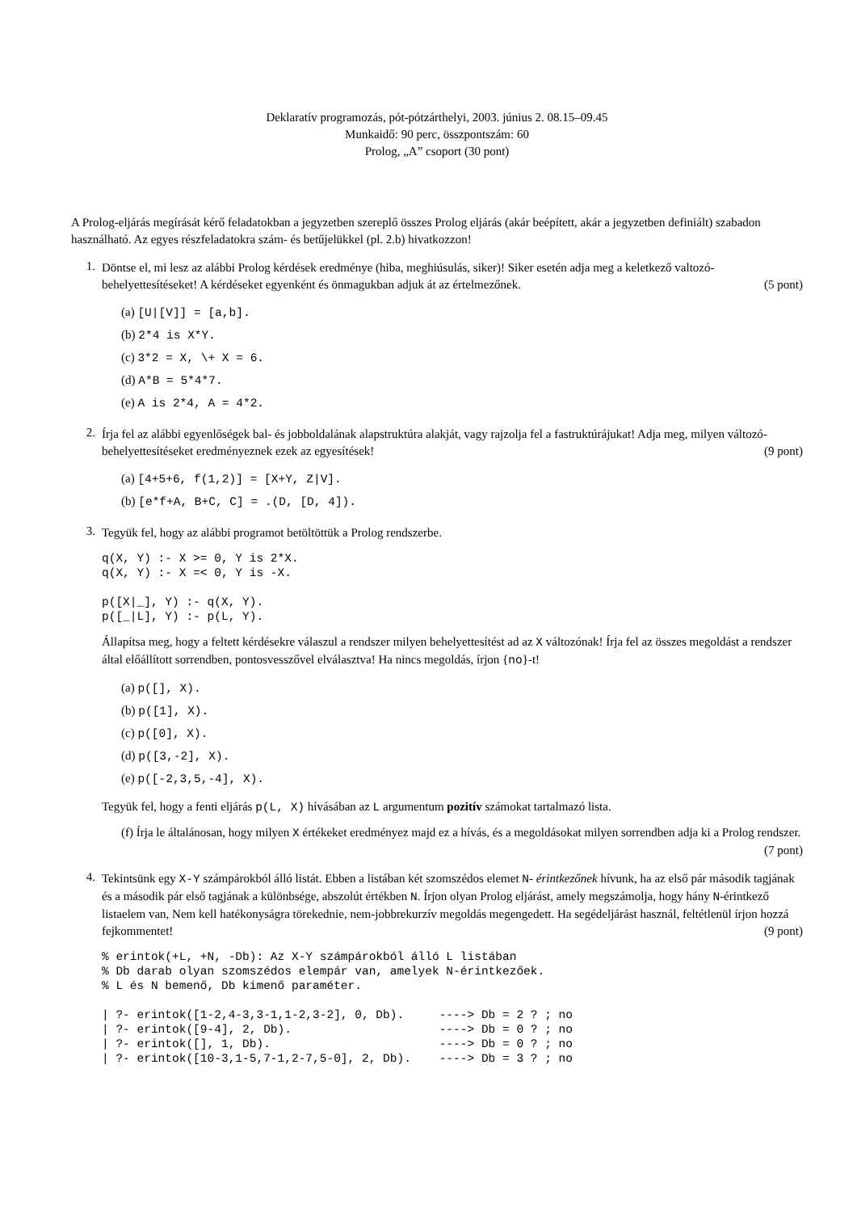Deklaratív programozás, pót-pótzárthelyi, 2003. június 2. 08.15–09.45
Munkaidő: 90 perc, összpontszám: 60
Prolog, „A” csoport (30 pont)
A Prolog-eljárás megírását kérő feladatokban a jegyzetben szereplő összes Prolog eljárás (akár beépített, akár a jegyzetben definiált) szabadon használható. Az egyes részfeladatokra szám- és betűjelükkel (pl. 2.b) hivatkozzon!
1.
Döntse el, mi lesz az alábbi Prolog kérdések eredménye (hiba, meghiúsulás, siker)! Siker esetén adja meg a keletkező valtozó-behelyettesítéseket! A kérdéseket egyenként és önmagukban adjuk át az értelmezőnek. (5 pont)
(a) [U|[V]] = [a,b].
(b) 2*4 is X*Y.
(c) 3*2 = X, \+ X = 6.
(d) A*B = 5*4*7.
(e) A is 2*4, A = 4*2.
2.
Írja fel az alábbi egyenlőségek bal- és jobboldalának alapstruktúra alakját, vagy rajzolja fel a fastruktúrájukat! Adja meg, milyen változó-behelyettesítéseket eredményeznek ezek az egyesítések! (9 pont)
(a) [4+5+6, f(1,2)] = [X+Y, Z|V].
(b) [e*f+A, B+C, C] = .(D, [D, 4]).
3.
Tegyük fel, hogy az alábbi programot betöltöttük a Prolog rendszerbe.
q(X, Y) :- X >= 0, Y is 2*X.
q(X, Y) :- X =< 0, Y is -X.

p([X|_], Y) :- q(X, Y).
p([_|L], Y) :- p(L, Y).
Állapítsa meg, hogy a feltett kérdésekre válaszul a rendszer milyen behelyettesítést ad az X változónak! Írja fel az összes megoldást a rendszer által előállított sorrendben, pontosvesszővel elválasztva! Ha nincs megoldás, írjon {no}-t!
(a) p([], X).
(b) p([1], X).
(c) p([0], X).
(d) p([3,-2], X).
(e) p([-2,3,5,-4], X).
Tegyük fel, hogy a fenti eljárás p(L, X) hívásában az L argumentum pozitív számokat tartalmazó lista.
(f) Írja le általánosan, hogy milyen X értékeket eredményez majd ez a hívás, és a megoldásokat milyen sorrendben adja ki a Prolog rendszer. (7 pont)
4.
Tekintsünk egy X-Y számpárokból álló listát. Ebben a listában két szomszédos elemet N- érintkezőnek hívunk, ha az első pár második tagjának és a második pár első tagjának a különbsége, abszolút értékben N. Írjon olyan Prolog eljárást, amely megszámolja, hogy hány N-érintkező listaelem van, Nem kell hatékonyságra törekednie, nem-jobbrekurzív megoldás megengedett. Ha segédeljárást használ, feltétlenül írjon hozzá fejkommentet! (9 pont)
% erintok(+L, +N, -Db): Az X-Y számpárokból álló L listában
% Db darab olyan szomszédos elempár van, amelyek N-érintkezőek.
% L és N bemenő, Db kimenő paraméter.

| ?- erintok([1-2,4-3,3-1,1-2,3-2], 0, Db).     ----> Db = 2 ? ; no
| ?- erintok([9-4], 2, Db).                     ----> Db = 0 ? ; no
| ?- erintok([], 1, Db).                        ----> Db = 0 ? ; no
| ?- erintok([10-3,1-5,7-1,2-7,5-0], 2, Db).    ----> Db = 3 ? ; no